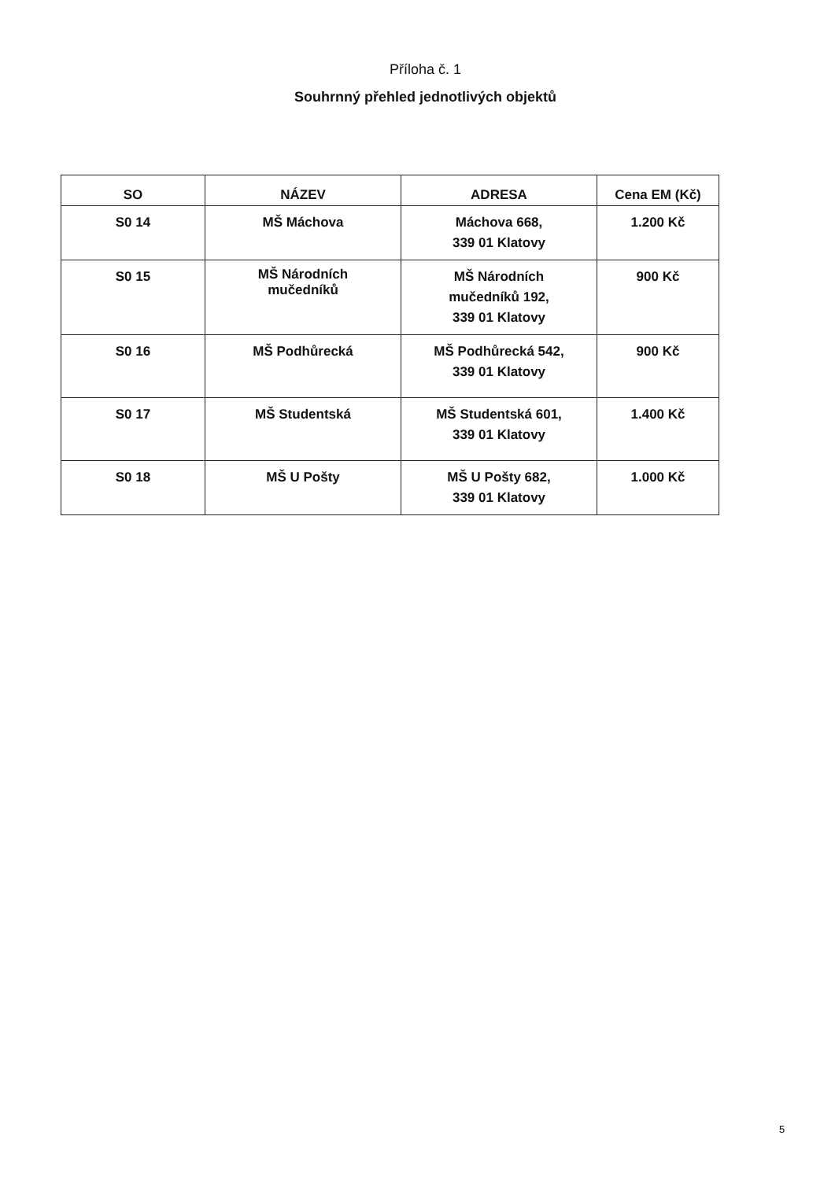Příloha č. 1
Souhrnný přehled jednotlivých objektů
| SO | NÁZEV | ADRESA | Cena EM (Kč) |
| --- | --- | --- | --- |
| S0 14 | MŠ Máchova | Máchova 668, 339 01 Klatovy | 1.200 Kč |
| S0 15 | MŠ Národních mučedníků | MŠ Národních mučedníků 192, 339 01 Klatovy | 900 Kč |
| S0 16 | MŠ Podhůrecká | MŠ Podhůrecká 542, 339 01 Klatovy | 900 Kč |
| S0 17 | MŠ Studentská | MŠ Studentská 601, 339 01 Klatovy | 1.400 Kč |
| S0 18 | MŠ U Pošty | MŠ U Pošty 682, 339 01 Klatovy | 1.000 Kč |
5